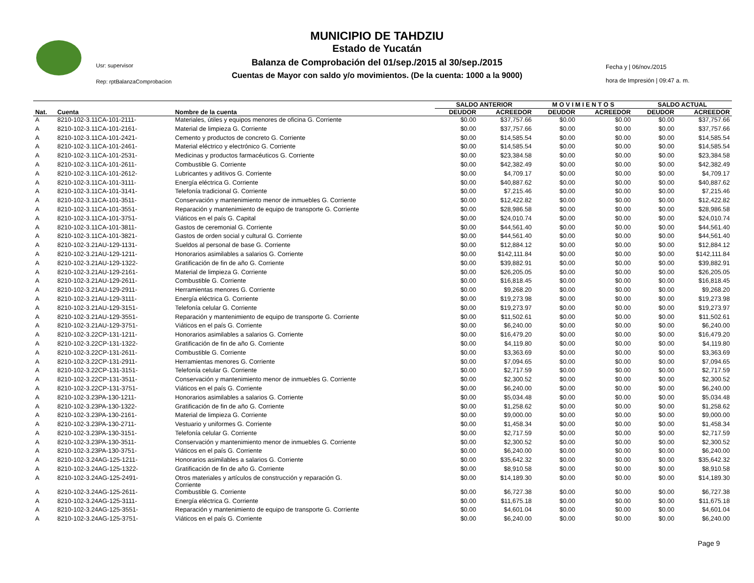MUNICIPIO DE TAHDZIU
Estado de Yucatán
Balanza de Comprobación del 01/sep./2015 al 30/sep./2015
Cuentas de Mayor con saldo y/o movimientos. (De la cuenta: 1000 a la 9000)
Usr: supervisor
Rep: rptBalanzaComprobacion
Fecha y | 06/nov./2015
hora de Impresión | 09:47 a. m.
| | | | SALDO ANTERIOR | | M O V I M I E N T O S | | SALDO ACTUAL | |
| --- | --- | --- | --- | --- | --- | --- | --- | --- |
| Nat. | Cuenta | Nombre de la cuenta | DEUDOR | ACREEDOR | DEUDOR | ACREEDOR | DEUDOR | ACREEDOR |
| A | 8210-102-3.11CA-101-2111- | Materiales, útiles y equipos menores de oficina G. Corriente | $0.00 | $37,757.66 | $0.00 | $0.00 | $0.00 | $37,757.66 |
| A | 8210-102-3.11CA-101-2161- | Material de limpieza G. Corriente | $0.00 | $37,757.66 | $0.00 | $0.00 | $0.00 | $37,757.66 |
| A | 8210-102-3.11CA-101-2421- | Cemento y productos de concreto G. Corriente | $0.00 | $14,585.54 | $0.00 | $0.00 | $0.00 | $14,585.54 |
| A | 8210-102-3.11CA-101-2461- | Material eléctrico y electrónico G. Corriente | $0.00 | $14,585.54 | $0.00 | $0.00 | $0.00 | $14,585.54 |
| A | 8210-102-3.11CA-101-2531- | Medicinas y productos farmacéuticos G. Corriente | $0.00 | $23,384.58 | $0.00 | $0.00 | $0.00 | $23,384.58 |
| A | 8210-102-3.11CA-101-2611- | Combustible G. Corriente | $0.00 | $42,382.49 | $0.00 | $0.00 | $0.00 | $42,382.49 |
| A | 8210-102-3.11CA-101-2612- | Lubricantes y aditivos G. Corriente | $0.00 | $4,709.17 | $0.00 | $0.00 | $0.00 | $4,709.17 |
| A | 8210-102-3.11CA-101-3111- | Energía eléctrica G. Corriente | $0.00 | $40,887.62 | $0.00 | $0.00 | $0.00 | $40,887.62 |
| A | 8210-102-3.11CA-101-3141- | Telefonía tradicional G. Corriente | $0.00 | $7,215.46 | $0.00 | $0.00 | $0.00 | $7,215.46 |
| A | 8210-102-3.11CA-101-3511- | Conservación y mantenimiento menor de inmuebles G. Corriente | $0.00 | $12,422.82 | $0.00 | $0.00 | $0.00 | $12,422.82 |
| A | 8210-102-3.11CA-101-3551- | Reparación y mantenimiento de equipo de transporte G. Corriente | $0.00 | $28,986.58 | $0.00 | $0.00 | $0.00 | $28,986.58 |
| A | 8210-102-3.11CA-101-3751- | Viáticos en el país G. Capital | $0.00 | $24,010.74 | $0.00 | $0.00 | $0.00 | $24,010.74 |
| A | 8210-102-3.11CA-101-3811- | Gastos de ceremonial G. Corriente | $0.00 | $44,561.40 | $0.00 | $0.00 | $0.00 | $44,561.40 |
| A | 8210-102-3.11CA-101-3821- | Gastos de orden social y cultural G. Corriente | $0.00 | $44,561.40 | $0.00 | $0.00 | $0.00 | $44,561.40 |
| A | 8210-102-3.21AU-129-1131- | Sueldos al personal de base G. Corriente | $0.00 | $12,884.12 | $0.00 | $0.00 | $0.00 | $12,884.12 |
| A | 8210-102-3.21AU-129-1211- | Honorarios asimilables a salarios G. Corriente | $0.00 | $142,111.84 | $0.00 | $0.00 | $0.00 | $142,111.84 |
| A | 8210-102-3.21AU-129-1322- | Gratificación de fin de año G. Corriente | $0.00 | $39,882.91 | $0.00 | $0.00 | $0.00 | $39,882.91 |
| A | 8210-102-3.21AU-129-2161- | Material de limpieza G. Corriente | $0.00 | $26,205.05 | $0.00 | $0.00 | $0.00 | $26,205.05 |
| A | 8210-102-3.21AU-129-2611- | Combustible G. Corriente | $0.00 | $16,818.45 | $0.00 | $0.00 | $0.00 | $16,818.45 |
| A | 8210-102-3.21AU-129-2911- | Herramientas menores G. Corriente | $0.00 | $9,268.20 | $0.00 | $0.00 | $0.00 | $9,268.20 |
| A | 8210-102-3.21AU-129-3111- | Energía eléctrica G. Corriente | $0.00 | $19,273.98 | $0.00 | $0.00 | $0.00 | $19,273.98 |
| A | 8210-102-3.21AU-129-3151- | Telefonía celular G. Corriente | $0.00 | $19,273.97 | $0.00 | $0.00 | $0.00 | $19,273.97 |
| A | 8210-102-3.21AU-129-3551- | Reparación y mantenimiento de equipo de transporte G. Corriente | $0.00 | $11,502.61 | $0.00 | $0.00 | $0.00 | $11,502.61 |
| A | 8210-102-3.21AU-129-3751- | Viáticos en el país G. Corriente | $0.00 | $6,240.00 | $0.00 | $0.00 | $0.00 | $6,240.00 |
| A | 8210-102-3.22CP-131-1211- | Honorarios asimilables a salarios G. Corriente | $0.00 | $16,479.20 | $0.00 | $0.00 | $0.00 | $16,479.20 |
| A | 8210-102-3.22CP-131-1322- | Gratificación de fin de año G. Corriente | $0.00 | $4,119.80 | $0.00 | $0.00 | $0.00 | $4,119.80 |
| A | 8210-102-3.22CP-131-2611- | Combustible G. Corriente | $0.00 | $3,363.69 | $0.00 | $0.00 | $0.00 | $3,363.69 |
| A | 8210-102-3.22CP-131-2911- | Herramientas menores G. Corriente | $0.00 | $7,094.65 | $0.00 | $0.00 | $0.00 | $7,094.65 |
| A | 8210-102-3.22CP-131-3151- | Telefonía celular G. Corriente | $0.00 | $2,717.59 | $0.00 | $0.00 | $0.00 | $2,717.59 |
| A | 8210-102-3.22CP-131-3511- | Conservación y mantenimiento menor de inmuebles G. Corriente | $0.00 | $2,300.52 | $0.00 | $0.00 | $0.00 | $2,300.52 |
| A | 8210-102-3.22CP-131-3751- | Viáticos en el país G. Corriente | $0.00 | $6,240.00 | $0.00 | $0.00 | $0.00 | $6,240.00 |
| A | 8210-102-3.23PA-130-1211- | Honorarios asimilables a salarios G. Corriente | $0.00 | $5,034.48 | $0.00 | $0.00 | $0.00 | $5,034.48 |
| A | 8210-102-3.23PA-130-1322- | Gratificación de fin de año G. Corriente | $0.00 | $1,258.62 | $0.00 | $0.00 | $0.00 | $1,258.62 |
| A | 8210-102-3.23PA-130-2161- | Material de limpieza G. Corriente | $0.00 | $9,000.00 | $0.00 | $0.00 | $0.00 | $9,000.00 |
| A | 8210-102-3.23PA-130-2711- | Vestuario y uniformes G. Corriente | $0.00 | $1,458.34 | $0.00 | $0.00 | $0.00 | $1,458.34 |
| A | 8210-102-3.23PA-130-3151- | Telefonía celular G. Corriente | $0.00 | $2,717.59 | $0.00 | $0.00 | $0.00 | $2,717.59 |
| A | 8210-102-3.23PA-130-3511- | Conservación y mantenimiento menor de inmuebles G. Corriente | $0.00 | $2,300.52 | $0.00 | $0.00 | $0.00 | $2,300.52 |
| A | 8210-102-3.23PA-130-3751- | Viáticos en el país G. Corriente | $0.00 | $6,240.00 | $0.00 | $0.00 | $0.00 | $6,240.00 |
| A | 8210-102-3.24AG-125-1211- | Honorarios asimilables a salarios G. Corriente | $0.00 | $35,642.32 | $0.00 | $0.00 | $0.00 | $35,642.32 |
| A | 8210-102-3.24AG-125-1322- | Gratificación de fin de año G. Corriente | $0.00 | $8,910.58 | $0.00 | $0.00 | $0.00 | $8,910.58 |
| A | 8210-102-3.24AG-125-2491- | Otros materiales y artículos de construcción y reparación G. Corriente | $0.00 | $14,189.30 | $0.00 | $0.00 | $0.00 | $14,189.30 |
| A | 8210-102-3.24AG-125-2611- | Combustible G. Corriente | $0.00 | $6,727.38 | $0.00 | $0.00 | $0.00 | $6,727.38 |
| A | 8210-102-3.24AG-125-3111- | Energía eléctrica G. Corriente | $0.00 | $11,675.18 | $0.00 | $0.00 | $0.00 | $11,675.18 |
| A | 8210-102-3.24AG-125-3551- | Reparación y mantenimiento de equipo de transporte G. Corriente | $0.00 | $4,601.04 | $0.00 | $0.00 | $0.00 | $4,601.04 |
| A | 8210-102-3.24AG-125-3751- | Viáticos en el país G. Corriente | $0.00 | $6,240.00 | $0.00 | $0.00 | $0.00 | $6,240.00 |
Page 9